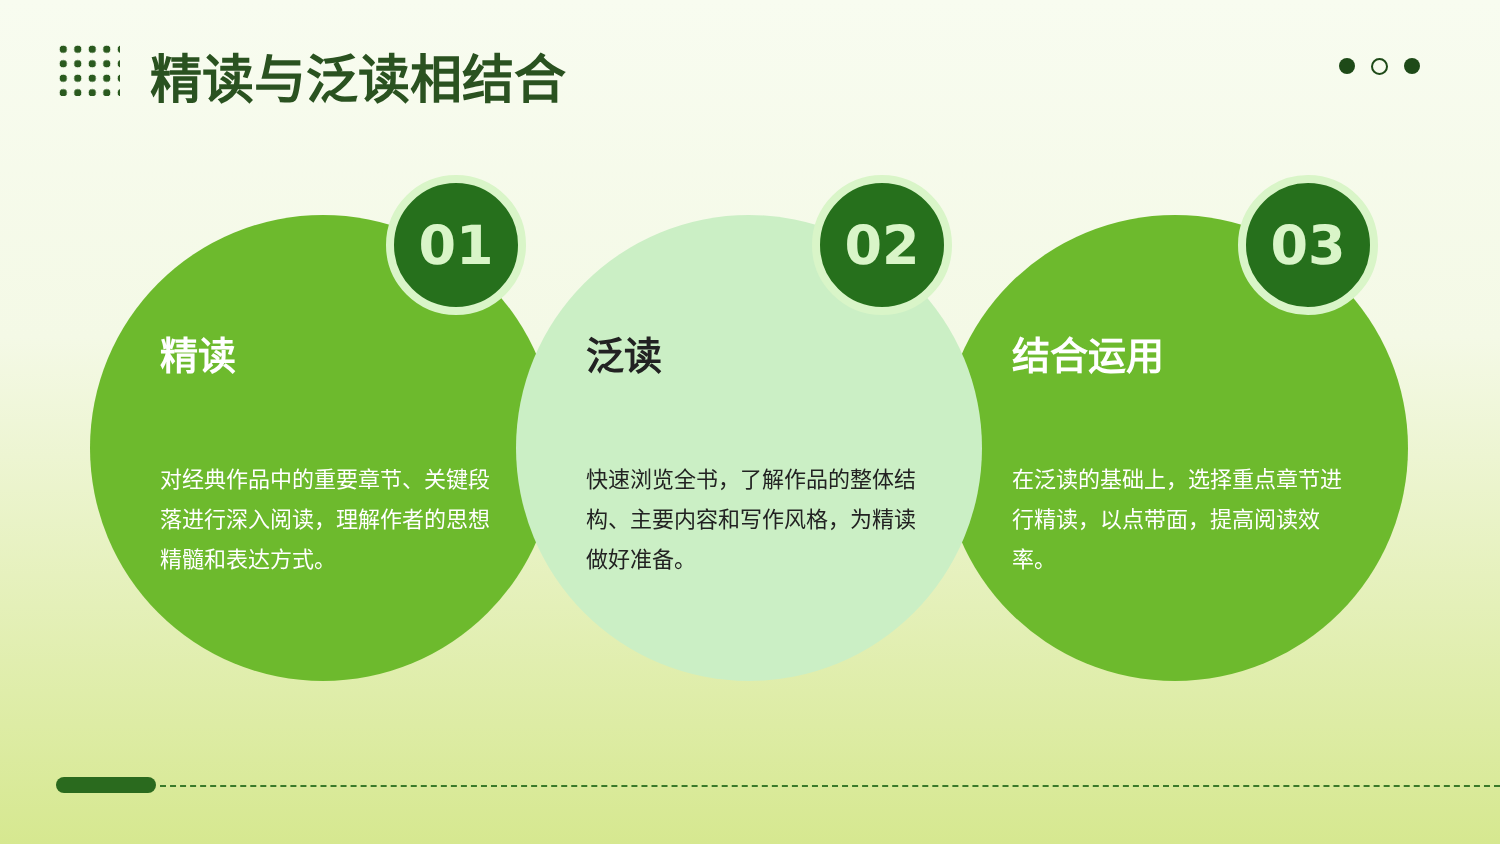精读与泛读相结合
01
精读
对经典作品中的重要章节、关键段落进行深入阅读，理解作者的思想精髓和表达方式。
02
泛读
快速浏览全书，了解作品的整体结构、主要内容和写作风格，为精读做好准备。
03
结合运用
在泛读的基础上，选择重点章节进行精读，以点带面，提高阅读效率。